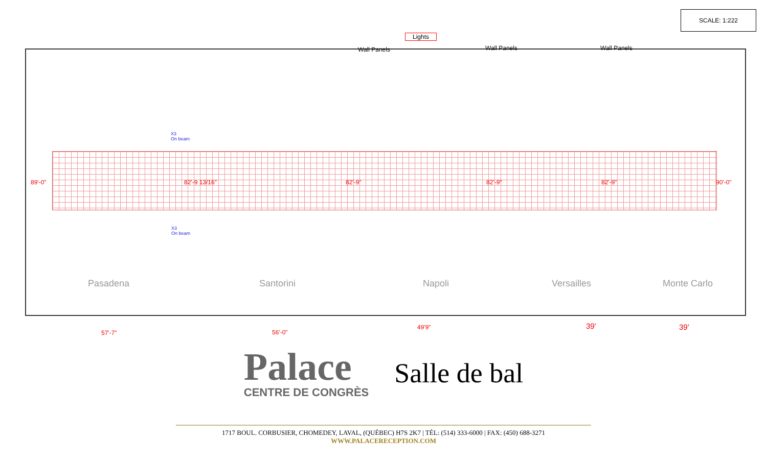SCALE: 1:222
Wall Panels Wall Panels Wall Panels
Lights
X3
On beam
X3
On beam
89'-0" 82'-9 13/16" 82'-9" 82'-9" 82'-9" 90'-0"
Pasadena Santorini Napoli Versailles Monte Carlo
57'-7" 56'-0"
49'9" 39' 39'
Palace
CENTRE DE CONGRÈS
Salle de bal
1717 BOUL. CORBUSIER, CHOMEDEY, LAVAL, (QUÉBEC) H7S 2K7 | TÉL: (514) 333-6000 | FAX: (450) 688-3271
WWW.PALACERECEPTION.COM